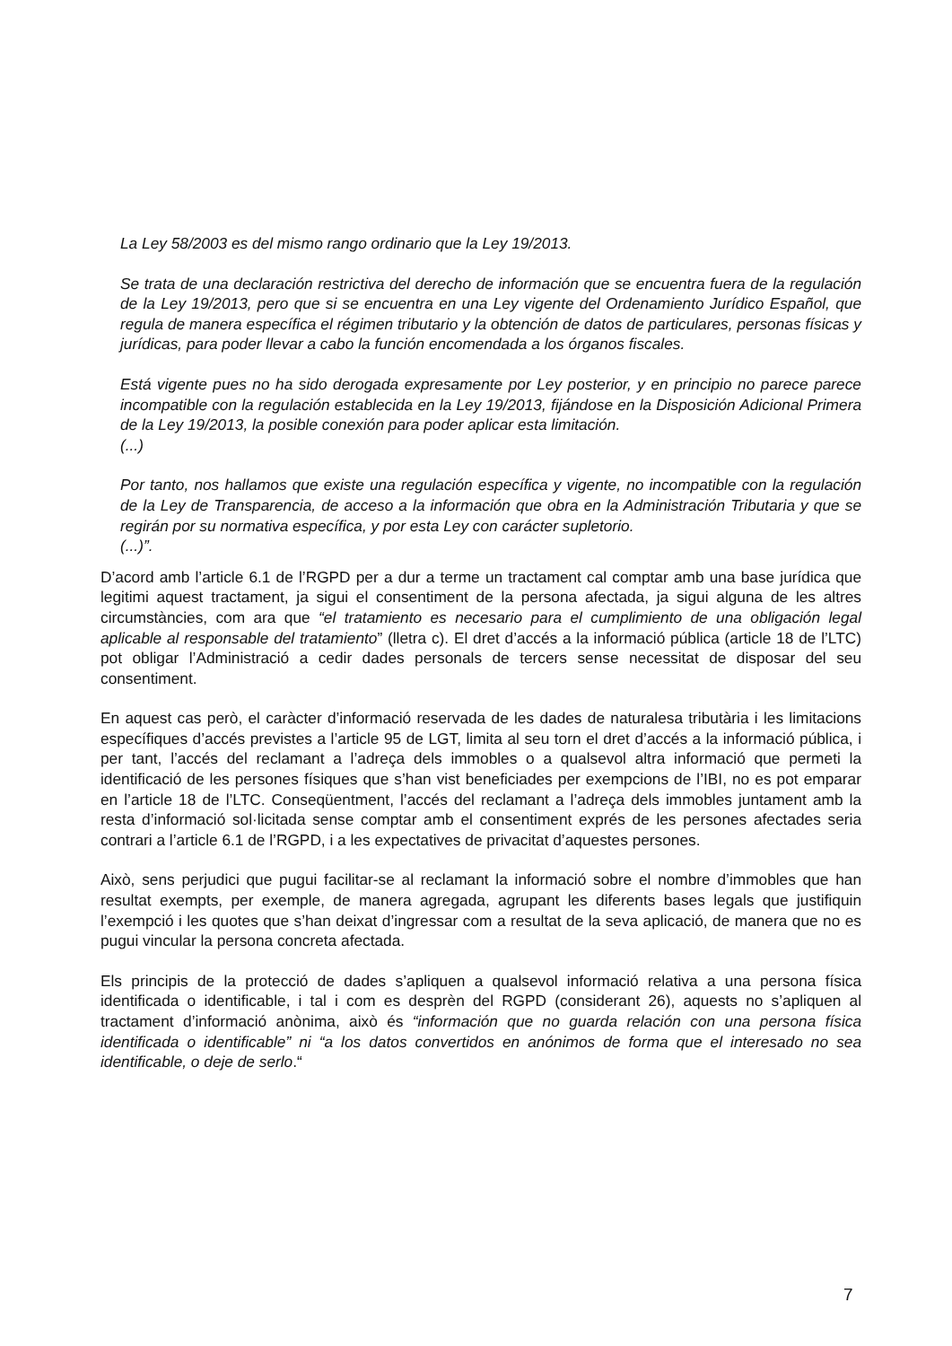La Ley 58/2003 es del mismo rango ordinario que la Ley 19/2013.
Se trata de una declaración restrictiva del derecho de información que se encuentra fuera de la regulación de la Ley 19/2013, pero que si se encuentra en una Ley vigente del Ordenamiento Jurídico Español, que regula de manera específica el régimen tributario y la obtención de datos de particulares, personas físicas y jurídicas, para poder llevar a cabo la función encomendada a los órganos fiscales.
Está vigente pues no ha sido derogada expresamente por Ley posterior, y en principio no parece parece incompatible con la regulación establecida en la Ley 19/2013, fijándose en la Disposición Adicional Primera de la Ley 19/2013, la posible conexión para poder aplicar esta limitación.
(...)
Por tanto, nos hallamos que existe una regulación específica y vigente, no incompatible con la regulación de la Ley de Transparencia, de acceso a la información que obra en la Administración Tributaria y que se regirán por su normativa específica, y por esta Ley con carácter supletorio.
(...)”.
D’acord amb l’article 6.1 de l’RGPD per a dur a terme un tractament cal comptar amb una base jurídica que legitimi aquest tractament, ja sigui el consentiment de la persona afectada, ja sigui alguna de les altres circumstàncies, com ara que “el tratamiento es necesario para el cumplimiento de una obligación legal aplicable al responsable del tratamiento” (lletra c). El dret d’accés a la informació pública (article 18 de l’LTC) pot obligar l’Administració a cedir dades personals de tercers sense necessitat de disposar del seu consentiment.
En aquest cas però, el caràcter d’informació reservada de les dades de naturalesa tributària i les limitacions específiques d’accés previstes a l’article 95 de LGT, limita al seu torn el dret d’accés a la informació pública, i per tant, l’accés del reclamant a l’adreça dels immobles o a qualsevol altra informació que permeti la identificació de les persones físiques que s’han vist beneficiades per exempcions de l’IBI, no es pot emparar en l’article 18 de l’LTC. Conseqüentment, l’accés del reclamant a l’adreça dels immobles juntament amb la resta d’informació sol·licitada sense comptar amb el consentiment exprés de les persones afectades seria contrari a l’article 6.1 de l’RGPD, i a les expectatives de privacitat d’aquestes persones.
Això, sens perjudici que pugui facilitar-se al reclamant la informació sobre el nombre d’immobles que han resultat exempts, per exemple, de manera agregada, agrupant les diferents bases legals que justifiquin l’exempció i les quotes que s’han deixat d’ingressar com a resultat de la seva aplicació, de manera que no es pugui vincular la persona concreta afectada.
Els principis de la protecció de dades s’apliquen a qualsevol informació relativa a una persona física identificada o identificable, i tal i com es desprèn del RGPD (considerant 26), aquests no s’apliquen al tractament d’informació anònima, això és “información que no guarda relación con una persona física identificada o identificable” ni “a los datos convertidos en anónimos de forma que el interesado no sea identificable, o deje de serlo.“
7